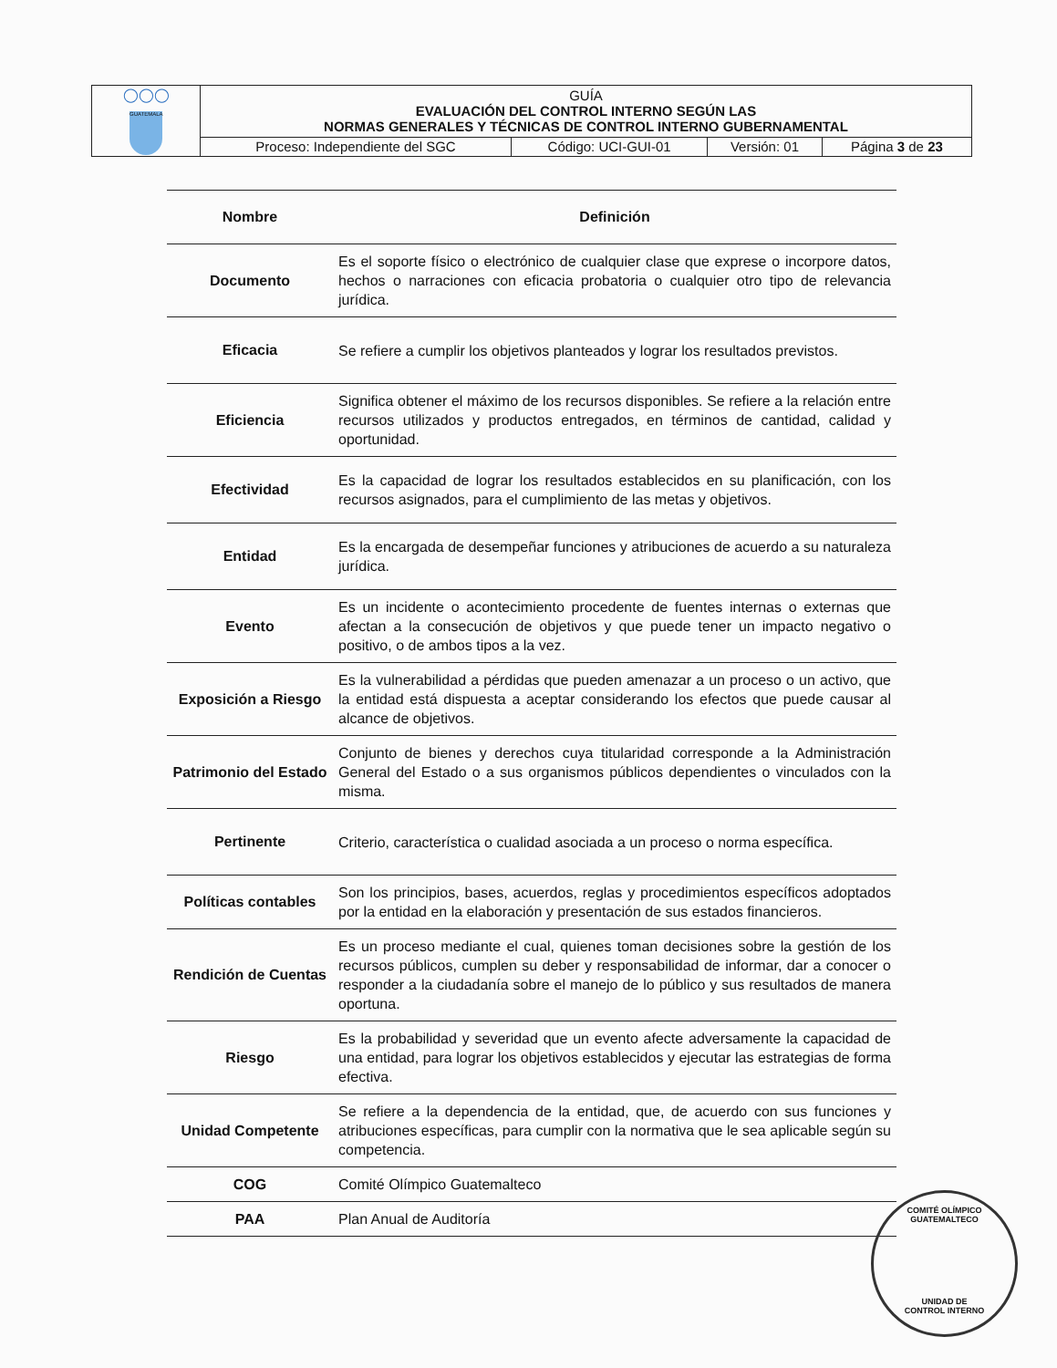| ◯◯◯ GUATEMALA | GUÍA EVALUACIÓN DEL CONTROL INTERNO SEGÚN LAS NORMAS GENERALES Y TÉCNICAS DE CONTROL INTERNO GUBERNAMENTAL | | | |
| | Proceso: Independiente del SGC | Código: UCI-GUI-01 | Versión: 01 | Página 3 de 23 |
| Nombre | Definición |
| --- | --- |
| Documento | Es el soporte físico o electrónico de cualquier clase que exprese o incorpore datos, hechos o narraciones con eficacia probatoria o cualquier otro tipo de relevancia jurídica. |
| Eficacia | Se refiere a cumplir los objetivos planteados y lograr los resultados previstos. |
| Eficiencia | Significa obtener el máximo de los recursos disponibles. Se refiere a la relación entre recursos utilizados y productos entregados, en términos de cantidad, calidad y oportunidad. |
| Efectividad | Es la capacidad de lograr los resultados establecidos en su planificación, con los recursos asignados, para el cumplimiento de las metas y objetivos. |
| Entidad | Es la encargada de desempeñar funciones y atribuciones de acuerdo a su naturaleza jurídica. |
| Evento | Es un incidente o acontecimiento procedente de fuentes internas o externas que afectan a la consecución de objetivos y que puede tener un impacto negativo o positivo, o de ambos tipos a la vez. |
| Exposición a Riesgo | Es la vulnerabilidad a pérdidas que pueden amenazar a un proceso o un activo, que la entidad está dispuesta a aceptar considerando los efectos que puede causar al alcance de objetivos. |
| Patrimonio del Estado | Conjunto de bienes y derechos cuya titularidad corresponde a la Administración General del Estado o a sus organismos públicos dependientes o vinculados con la misma. |
| Pertinente | Criterio, característica o cualidad asociada a un proceso o norma específica. |
| Políticas contables | Son los principios, bases, acuerdos, reglas y procedimientos específicos adoptados por la entidad en la elaboración y presentación de sus estados financieros. |
| Rendición de Cuentas | Es un proceso mediante el cual, quienes toman decisiones sobre la gestión de los recursos públicos, cumplen su deber y responsabilidad de informar, dar a conocer o responder a la ciudadanía sobre el manejo de lo público y sus resultados de manera oportuna. |
| Riesgo | Es la probabilidad y severidad que un evento afecte adversamente la capacidad de una entidad, para lograr los objetivos establecidos y ejecutar las estrategias de forma efectiva. |
| Unidad Competente | Se refiere a la dependencia de la entidad, que, de acuerdo con sus funciones y atribuciones específicas, para cumplir con la normativa que le sea aplicable según su competencia. |
| COG | Comité Olímpico Guatemalteco |
| PAA | Plan Anual de Auditoría |
COMITÉ OLÍMPICO GUATEMALTECO
UNIDAD DE
CONTROL INTERNO